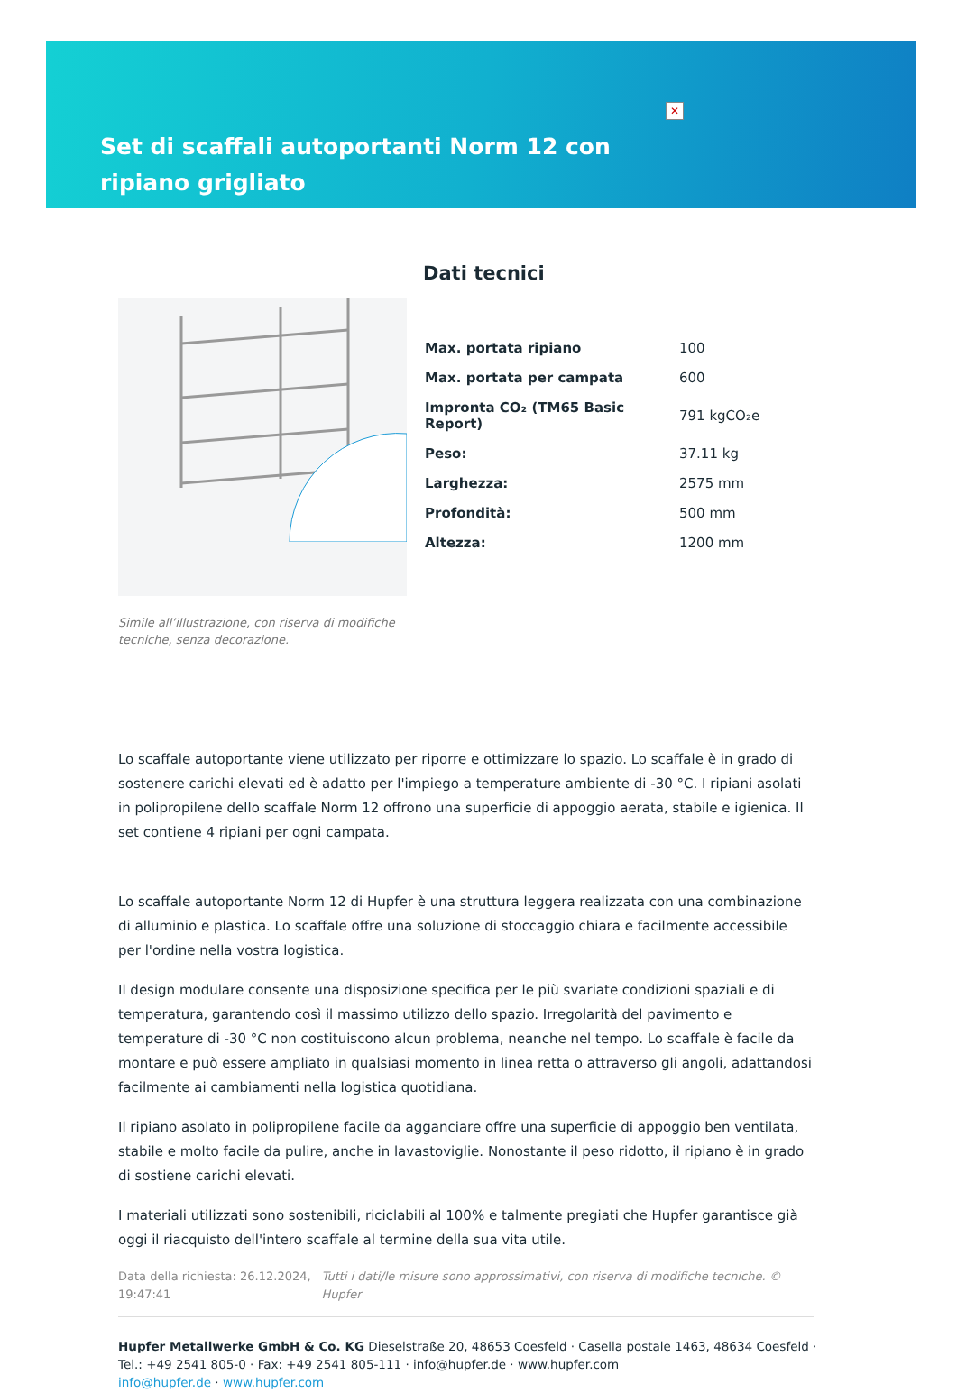✕
Set di scaffali autoportanti Norm 12 con ripiano grigliato
Simile all’illustrazione, con riserva di modifiche tecniche, senza decorazione.
Dati tecnici
| Max. portata ripiano | 100 |
| Max. portata per campata | 600 |
| Impronta CO₂ (TM65 Basic Report) | 791 kgCO₂e |
| Peso: | 37.11 kg |
| Larghezza: | 2575 mm |
| Profondità: | 500 mm |
| Altezza: | 1200 mm |
Lo scaffale autoportante viene utilizzato per riporre e ottimizzare lo spazio. Lo scaffale è in grado di sostenere carichi elevati ed è adatto per l'impiego a temperature ambiente di -30 °C. I ripiani asolati in polipropilene dello scaffale Norm 12 offrono una superficie di appoggio aerata, stabile e igienica. Il set contiene 4 ripiani per ogni campata.
Lo scaffale autoportante Norm 12 di Hupfer è una struttura leggera realizzata con una combinazione di alluminio e plastica. Lo scaffale offre una soluzione di stoccaggio chiara e facilmente accessibile per l'ordine nella vostra logistica.
Il design modulare consente una disposizione specifica per le più svariate condizioni spaziali e di temperatura, garantendo così il massimo utilizzo dello spazio. Irregolarità del pavimento e temperature di -30 °C non costituiscono alcun problema, neanche nel tempo. Lo scaffale è facile da montare e può essere ampliato in qualsiasi momento in linea retta o attraverso gli angoli, adattandosi facilmente ai cambiamenti nella logistica quotidiana.
Il ripiano asolato in polipropilene facile da agganciare offre una superficie di appoggio ben ventilata, stabile e molto facile da pulire, anche in lavastoviglie. Nonostante il peso ridotto, il ripiano è in grado di sostiene carichi elevati.
I materiali utilizzati sono sostenibili, riciclabili al 100% e talmente pregiati che Hupfer garantisce già oggi il riacquisto dell'intero scaffale al termine della sua vita utile.
Data della richiesta: 26.12.2024, 19:47:41
Tutti i dati/le misure sono approssimativi, con riserva di modifiche tecniche. © Hupfer
Hupfer Metallwerke GmbH & Co. KG Dieselstraße 20, 48653 Coesfeld · Casella postale 1463, 48634 Coesfeld · Tel.: +49 2541 805-0 · Fax: +49 2541 805-111 · info@hupfer.de · www.hupfer.com
info@hupfer.de · www.hupfer.com